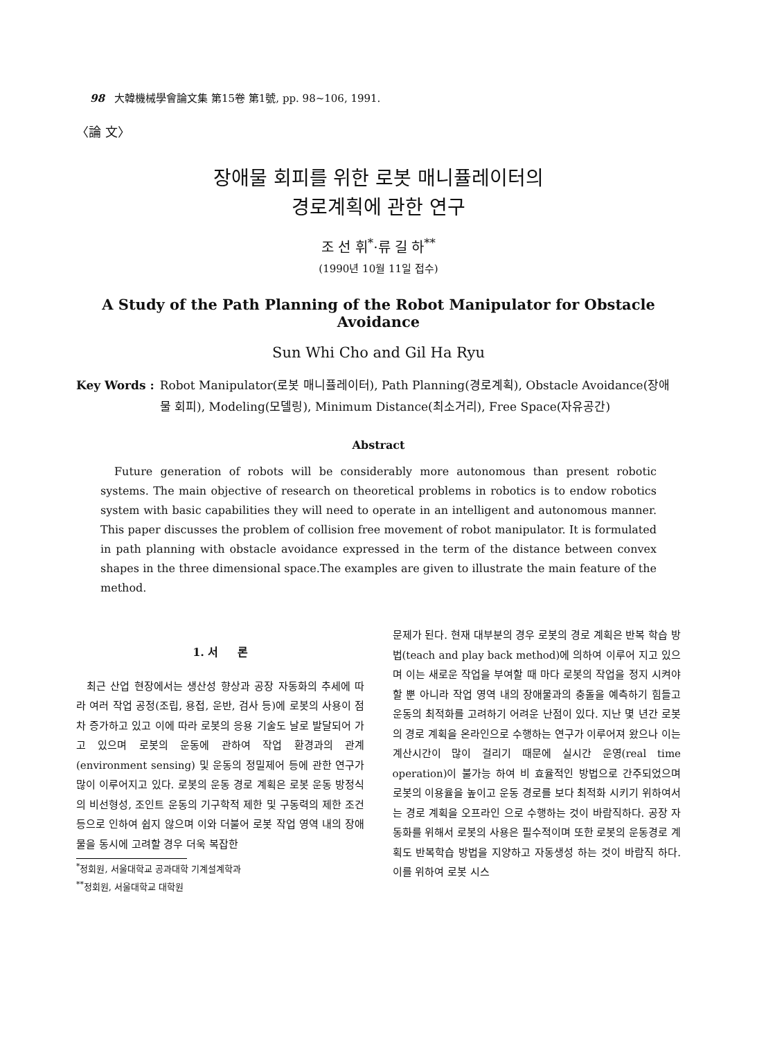98 大韓機械學會論文集 第15卷 第1號, pp. 98~106, 1991.
〈論 文〉
장애물 회피를 위한 로봇 매니퓰레이터의
경로계획에 관한 연구
조 선 휘<sup>*</sup>·류 길 하<sup>**</sup>
(1990년 10월 11일 접수)
A Study of the Path Planning of the Robot Manipulator for Obstacle Avoidance
Sun Whi Cho and Gil Ha Ryu
Key Words : Robot Manipulator(로봇 매니퓰레이터), Path Planning(경로계획), Obstacle Avoidance(장애물 회피), Modeling(모델링), Minimum Distance(최소거리), Free Space(자유공간)
Abstract
Future generation of robots will be considerably more autonomous than present robotic systems. The main objective of research on theoretical problems in robotics is to endow robotics system with basic capabilities they will need to operate in an intelligent and autonomous manner. This paper discusses the problem of collision free movement of robot manipulator. It is formulated in path planning with obstacle avoidance expressed in the term of the distance between convex shapes in the three dimensional space.The examples are given to illustrate the main feature of the method.
1. 서 론
최근 산업 현장에서는 생산성 향상과 공장 자동화의 추세에 따라 여러 작업 공정(조립, 용접, 운반, 검사 등)에 로봇의 사용이 점차 증가하고 있고 이에 따라 로봇의 응용 기술도 날로 발달되어 가고 있으며 로봇의 운동에 관하여 작업 환경과의 관계(environment sensing) 및 운동의 정밀제어 등에 관한 연구가 많이 이루어지고 있다. 로봇의 운동 경로 계획은 로봇 운동 방정식의 비선형성, 조인트 운동의 기구학적 제한 및 구동력의 제한 조건등으로 인하여 쉽지 않으며 이와 더불어 로봇 작업 영역 내의 장애물을 동시에 고려할 경우 더욱 복잡한
<sup>*</sup> 정회원, 서울대학교 공과대학 기계설계학과
<sup>**</sup> 정회원, 서울대학교 대학원
문제가 된다. 현재 대부분의 경우 로봇의 경로 계획은 반복 학습 방법(teach and play back method)에 의하여 이루어 지고 있으며 이는 새로운 작업을 부여할 때 마다 로봇의 작업을 정지 시켜야 할 뿐 아니라 작업 영역 내의 장애물과의 충돌을 예측하기 힘들고 운동의 최적화를 고려하기 어려운 난점이 있다. 지난 몇 년간 로봇의 경로 계획을 온라인으로 수행하는 연구가 이루어져 왔으나 이는 계산시간이 많이 걸리기 때문에 실시간 운영(real time operation)이 불가능 하여 비 효율적인 방법으로 간주되었으며 로봇의 이용율을 높이고 운동 경로를 보다 최적화 시키기 위하여서는 경로 계획을 오프라인 으로 수행하는 것이 바람직하다. 공장 자동화를 위해서 로봇의 사용은 필수적이며 또한 로봇의 운동경로 계획도 반복학습 방법을 지양하고 자동생성 하는 것이 바람직 하다. 이를 위하여 로봇 시스